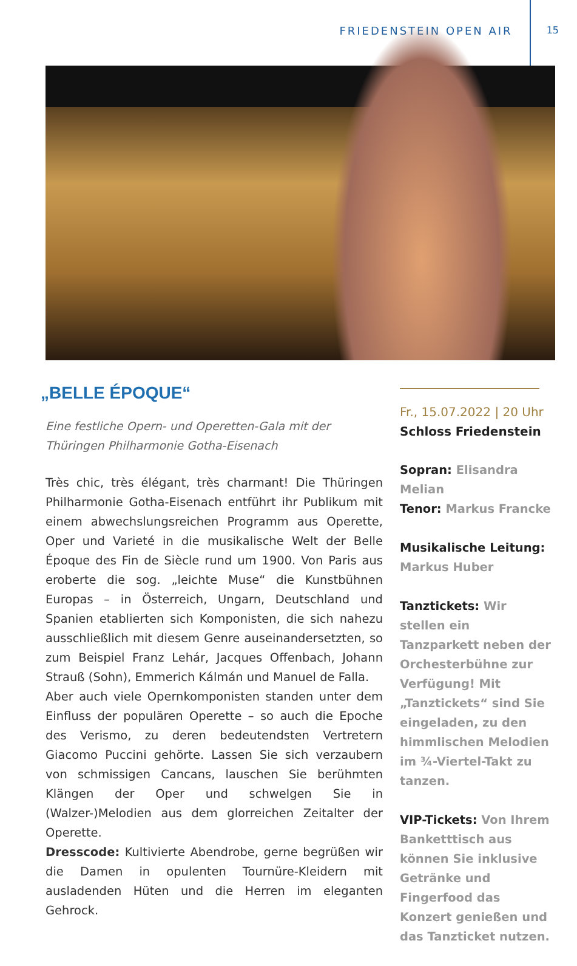FRIEDENSTEIN OPEN AIR 15
„BELLE ÉPOQUE“
Eine festliche Opern- und Operetten-Gala mit der Thüringen Philharmonie Gotha-Eisenach
Très chic, très élégant, très charmant! Die Thüringen Philharmonie Gotha-Eisenach entführt ihr Publikum mit einem abwechslungsreichen Programm aus Operette, Oper und Varieté in die musikalische Welt der Belle Époque des Fin de Siècle rund um 1900. Von Paris aus eroberte die sog. „leichte Muse“ die Kunstbühnen Europas – in Österreich, Ungarn, Deutschland und Spanien etablierten sich Komponisten, die sich nahezu ausschließlich mit diesem Genre auseinandersetzten, so zum Beispiel Franz Lehár, Jacques Offenbach, Johann Strauß (Sohn), Emmerich Kálmán und Manuel de Falla.
Aber auch viele Opernkomponisten standen unter dem Einfluss der populären Operette – so auch die Epoche des Verismo, zu deren bedeutendsten Vertretern Giacomo Puccini gehörte. Lassen Sie sich verzaubern von schmissigen Cancans, lauschen Sie berühmten Klängen der Oper und schwelgen Sie in (Walzer-)Melodien aus dem glorreichen Zeitalter der Operette.
Dresscode: Kultivierte Abendrobe, gerne begrüßen wir die Damen in opulenten Tournüre-Kleidern mit ausladenden Hüten und die Herren im eleganten Gehrock.
Fr., 15.07.2022 | 20 Uhr
Schloss Friedenstein
Sopran: Elisandra Melian
Tenor: Markus Francke
Musikalische Leitung:
Markus Huber
Tanztickets: Wir stellen ein Tanzparkett neben der Orchesterbühne zur Verfügung! Mit „Tanztickets“ sind Sie eingeladen, zu den himmlischen Melodien im ¾-Viertel-Takt zu tanzen.
VIP-Tickets: Von Ihrem Banketttisch aus können Sie inklusive Getränke und Fingerfood das Konzert genießen und das Tanzticket nutzen.